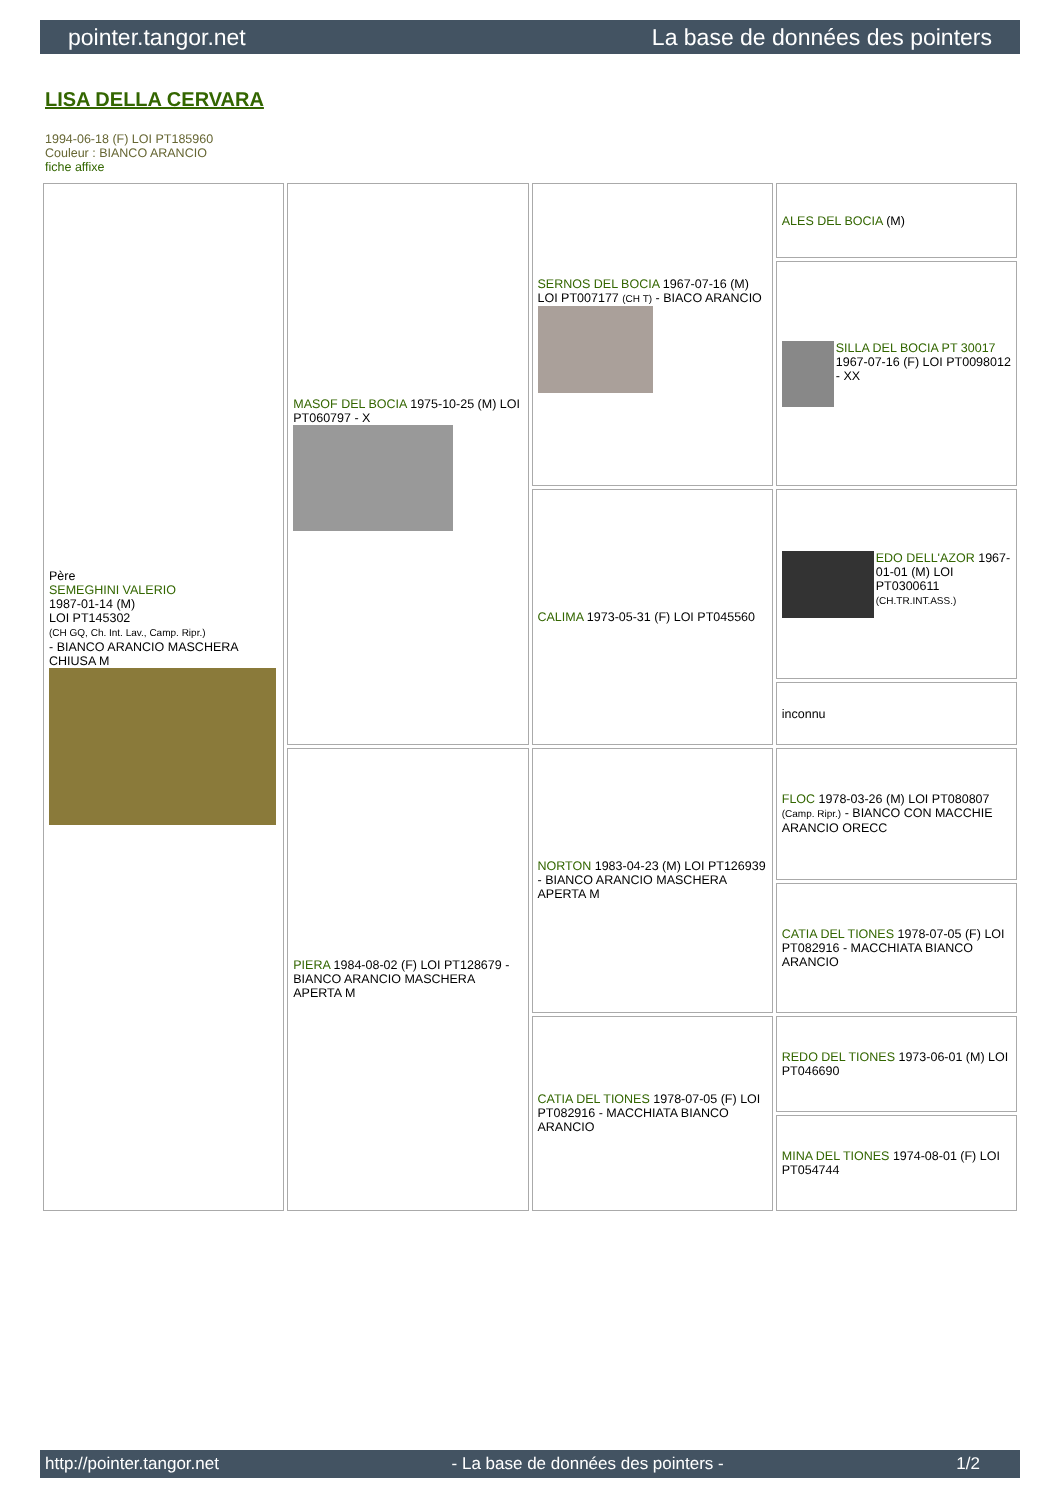pointer.tangor.net La base de données des pointers
LISA DELLA CERVARA
1994-06-18 (F) LOI PT185960
Couleur : BIANCO ARANCIO
fiche affixe
| Père SEMEGHINI VALERIO 1987-01-14 (M) LOI PT145302 (CH GQ, Ch. Int. Lav., Camp. Ripr.) - BIANCO ARANCIO MASCHERA CHIUSA M | MASOF DEL BOCIA 1975-10-25 (M) LOI PT060797 - X | SERNOS DEL BOCIA 1967-07-16 (M) LOI PT007177 (CH T) - BIACO ARANCIO | ALES DEL BOCIA (M) |
| | | | SILLA DEL BOCIA PT 30017 1967-07-16 (F) LOI PT0098012 - XX |
| | | CALIMA 1973-05-31 (F) LOI PT045560 | EDO DELL'AZOR 1967-01-01 (M) LOI PT0300611 (CH.TR.INT.ASS.) |
| | | | inconnu |
| | PIERA 1984-08-02 (F) LOI PT128679 - BIANCO ARANCIO MASCHERA APERTA M | NORTON 1983-04-23 (M) LOI PT126939 - BIANCO ARANCIO MASCHERA APERTA M | FLOC 1978-03-26 (M) LOI PT080807 (Camp. Ripr.) - BIANCO CON MACCHIE ARANCIO ORECC |
| | | | CATIA DEL TIONES 1978-07-05 (F) LOI PT082916 - MACCHIATA BIANCO ARANCIO |
| | | CATIA DEL TIONES 1978-07-05 (F) LOI PT082916 - MACCHIATA BIANCO ARANCIO | REDO DEL TIONES 1973-06-01 (M) LOI PT046690 |
| | | | MINA DEL TIONES 1974-08-01 (F) LOI PT054744 |
http://pointer.tangor.net - La base de données des pointers - 1/2